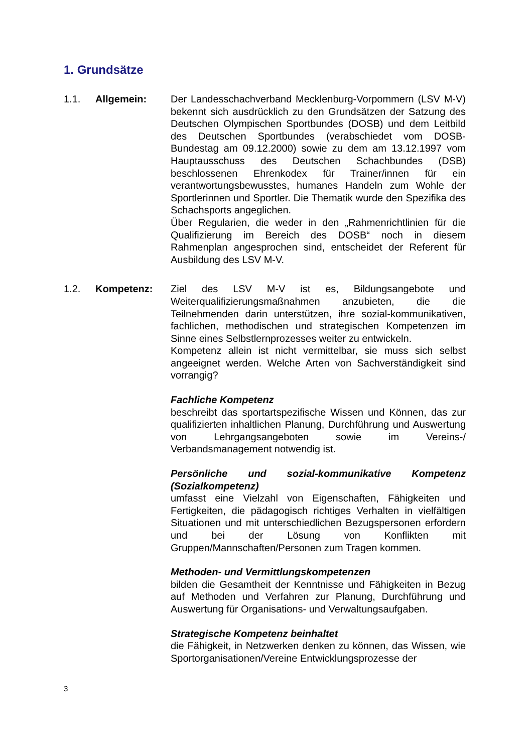1. Grundsätze
1.1. Allgemein: Der Landesschachverband Mecklenburg-Vorpommern (LSV M-V) bekennt sich ausdrücklich zu den Grundsätzen der Satzung des Deutschen Olympischen Sportbundes (DOSB) und dem Leitbild des Deutschen Sportbundes (verabschiedet vom DOSB-Bundestag am 09.12.2000) sowie zu dem am 13.12.1997 vom Hauptausschuss des Deutschen Schachbundes (DSB) beschlossenen Ehrenkodex für Trainer/innen für ein verantwortungsbewusstes, humanes Handeln zum Wohle der Sportlerinnen und Sportler. Die Thematik wurde den Spezifika des Schachsports angeglichen.
Über Regularien, die weder in den „Rahmenrichtlinien für die Qualifizierung im Bereich des DOSB“ noch in diesem Rahmenplan angesprochen sind, entscheidet der Referent für Ausbildung des LSV M-V.
1.2. Kompetenz: Ziel des LSV M-V ist es, Bildungsangebote und Weiterqualifizierungsmaßnahmen anzubieten, die die Teilnehmenden darin unterstützen, ihre sozial-kommunikativen, fachlichen, methodischen und strategischen Kompetenzen im Sinne eines Selbstlernprozesses weiter zu entwickeln.
Kompetenz allein ist nicht vermittelbar, sie muss sich selbst angeeignet werden. Welche Arten von Sachverständigkeit sind vorrangig?
Fachliche Kompetenz
beschreibt das sportartspezifische Wissen und Können, das zur qualifizierten inhaltlichen Planung, Durchführung und Auswertung von Lehrgangsangeboten sowie im Vereins-/ Verbandsmanagement notwendig ist.
Persönliche und sozial-kommunikative Kompetenz (Sozialkompetenz)
umfasst eine Vielzahl von Eigenschaften, Fähigkeiten und Fertigkeiten, die pädagogisch richtiges Verhalten in vielfältigen Situationen und mit unterschiedlichen Bezugspersonen erfordern und bei der Lösung von Konflikten mit Gruppen/Mannschaften/Personen zum Tragen kommen.
Methoden- und Vermittlungskompetenzen
bilden die Gesamtheit der Kenntnisse und Fähigkeiten in Bezug auf Methoden und Verfahren zur Planung, Durchführung und Auswertung für Organisations- und Verwaltungsaufgaben.
Strategische Kompetenz beinhaltet
die Fähigkeit, in Netzwerken denken zu können, das Wissen, wie Sportorganisationen/Vereine Entwicklungsprozesse der
3